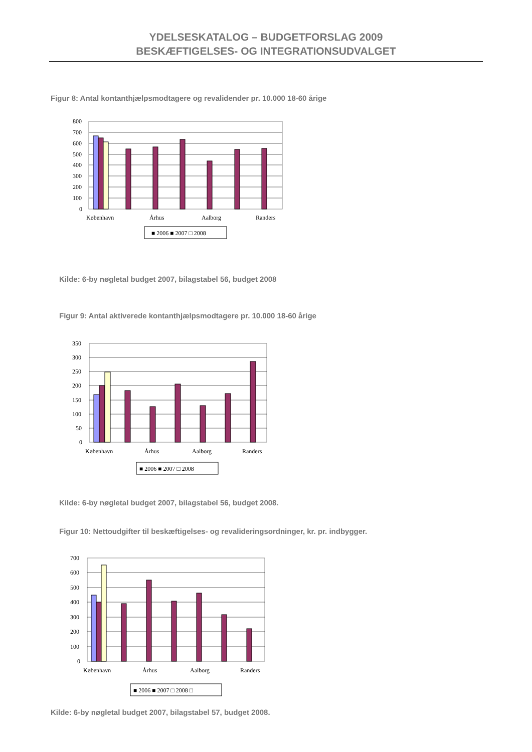YDELSESKATALOG – BUDGETFORSLAG 2009
BESKÆFTIGELSES- OG INTEGRATIONSUDVALGET
Figur 8: Antal kontanthjælpsmodtagere og revalidender pr. 10.000 18-60 årige
800
700
600
500
400
300
200
100
0
København
Århus
Aalborg
Randers
■ 2006 ■ 2007 □ 2008
Kilde: 6-by nøgletal budget 2007, bilagstabel 56, budget 2008
Figur 9: Antal aktiverede kontanthjælpsmodtagere pr. 10.000 18-60 årige
350
300
250
200
150
100
50
0
København
Århus
Aalborg
Randers
■ 2006 ■ 2007 □ 2008
Kilde: 6-by nøgletal budget 2007, bilagstabel 56, budget 2008.
Figur 10: Nettoudgifter til beskæftigelses- og revalideringsordninger, kr. pr. indbygger.
700
600
500
400
300
200
100
0
København
Århus
Aalborg
Randers
■ 2006 ■ 2007 □ 2008 □
Kilde: 6-by nøgletal budget 2007, bilagstabel 57, budget 2008.